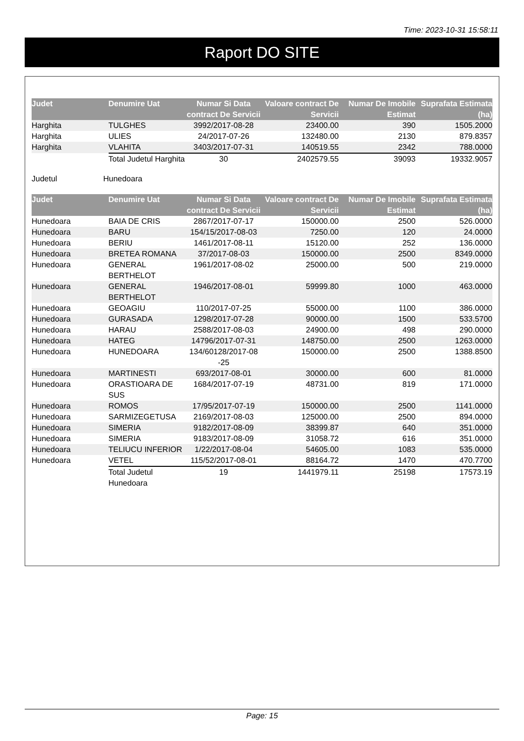Time: 2023-10-31 15:58:11
Raport DO SITE
| Judet | Denumire Uat | Numar Si Data contract De Servicii | Valoare contract De Servicii | Numar De Imobile Estimat | Suprafata Estimata (ha) |
| --- | --- | --- | --- | --- | --- |
| Harghita | TULGHES | 3992/2017-08-28 | 23400.00 | 390 | 1505.2000 |
| Harghita | ULIES | 24/2017-07-26 | 132480.00 | 2130 | 879.8357 |
| Harghita | VLAHITA | 3403/2017-07-31 | 140519.55 | 2342 | 788.0000 |
| | Total Judetul Harghita | 30 | 2402579.55 | 39093 | 19332.9057 |
Judetul Hunedoara
| Judet | Denumire Uat | Numar Si Data contract De Servicii | Valoare contract De Servicii | Numar De Imobile Estimat | Suprafata Estimata (ha) |
| --- | --- | --- | --- | --- | --- |
| Hunedoara | BAIA DE CRIS | 2867/2017-07-17 | 150000.00 | 2500 | 526.0000 |
| Hunedoara | BARU | 154/15/2017-08-03 | 7250.00 | 120 | 24.0000 |
| Hunedoara | BERIU | 1461/2017-08-11 | 15120.00 | 252 | 136.0000 |
| Hunedoara | BRETEA ROMANA | 37/2017-08-03 | 150000.00 | 2500 | 8349.0000 |
| Hunedoara | GENERAL BERTHELOT | 1961/2017-08-02 | 25000.00 | 500 | 219.0000 |
| Hunedoara | GENERAL BERTHELOT | 1946/2017-08-01 | 59999.80 | 1000 | 463.0000 |
| Hunedoara | GEOAGIU | 110/2017-07-25 | 55000.00 | 1100 | 386.0000 |
| Hunedoara | GURASADA | 1298/2017-07-28 | 90000.00 | 1500 | 533.5700 |
| Hunedoara | HARAU | 2588/2017-08-03 | 24900.00 | 498 | 290.0000 |
| Hunedoara | HATEG | 14796/2017-07-31 | 148750.00 | 2500 | 1263.0000 |
| Hunedoara | HUNEDOARA | 134/60128/2017-08 -25 | 150000.00 | 2500 | 1388.8500 |
| Hunedoara | MARTINESTI | 693/2017-08-01 | 30000.00 | 600 | 81.0000 |
| Hunedoara | ORASTIOARA DE SUS | 1684/2017-07-19 | 48731.00 | 819 | 171.0000 |
| Hunedoara | ROMOS | 17/95/2017-07-19 | 150000.00 | 2500 | 1141.0000 |
| Hunedoara | SARMIZEGETUSA | 2169/2017-08-03 | 125000.00 | 2500 | 894.0000 |
| Hunedoara | SIMERIA | 9182/2017-08-09 | 38399.87 | 640 | 351.0000 |
| Hunedoara | SIMERIA | 9183/2017-08-09 | 31058.72 | 616 | 351.0000 |
| Hunedoara | TELIUCU INFERIOR | 1/22/2017-08-04 | 54605.00 | 1083 | 535.0000 |
| Hunedoara | VETEL | 115/52/2017-08-01 | 88164.72 | 1470 | 470.7700 |
| | Total Judetul Hunedoara | 19 | 1441979.11 | 25198 | 17573.19 |
Page: 15